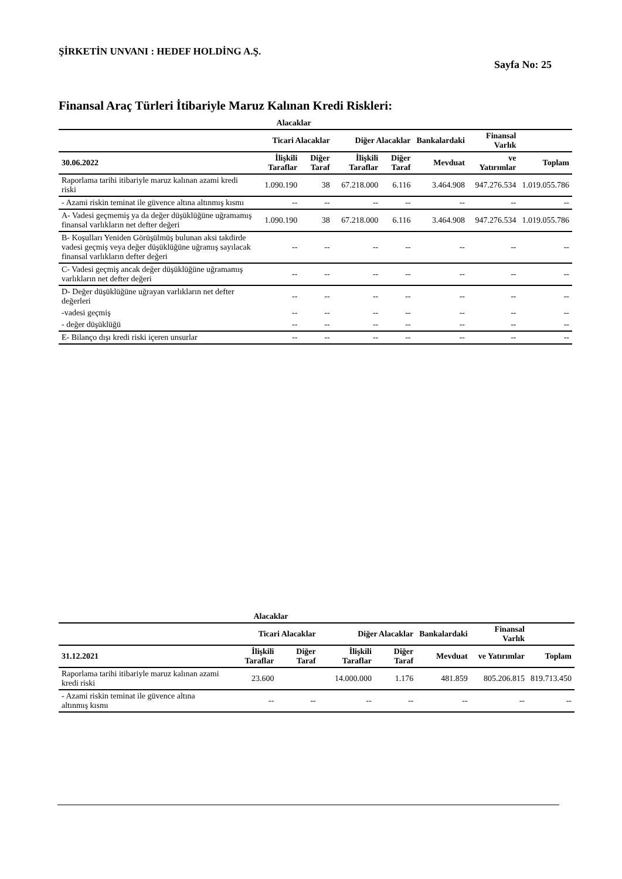ŞİRKETİN UNVANI : HEDEF HOLDİNG A.Ş.
Sayfa No: 25
Finansal Araç Türleri İtibariyle Maruz Kalınan Kredi Riskleri:
| | Alacaklar | | | | | | |
| --- | --- | --- | --- | --- | --- | --- | --- |
| | Ticari Alacaklar | | Diğer Alacaklar | | Bankalardaki | Finansal Varlık | |
| 30.06.2022 | İlişkili Taraflar | Diğer Taraf | İlişkili Taraflar | Diğer Taraf | Mevduat | ve Yatırımlar | Toplam |
| Raporlama tarihi itibariyle maruz kalınan azami kredi riski | 1.090.190 | 38 | 67.218.000 | 6.116 | 3.464.908 | 947.276.534 | 1.019.055.786 |
| - Azami riskin teminat ile güvence altına altınmış kısmı | -- | -- | -- | -- | -- | -- | -- |
| A- Vadesi geçmemiş ya da değer düşüklüğüne uğramamış finansal varlıkların net defter değeri | 1.090.190 | 38 | 67.218.000 | 6.116 | 3.464.908 | 947.276.534 | 1.019.055.786 |
| B- Koşulları Yeniden Görüşülmüş bulunan aksi takdirde vadesi geçmiş veya değer düşüklüğüne uğramış sayılacak finansal varlıkların defter değeri | -- | -- | -- | -- | -- | -- | -- |
| C- Vadesi geçmiş ancak değer düşüklüğüne uğramamış varlıkların net defter değeri | -- | -- | -- | -- | -- | -- | -- |
| D- Değer düşüklüğüne uğrayan varlıkların net defter değerleri | -- | -- | -- | -- | -- | -- | -- |
| -vadesi geçmiş | -- | -- | -- | -- | -- | -- | -- |
| - değer düşüklüğü | -- | -- | -- | -- | -- | -- | -- |
| E- Bilanço dışı kredi riski içeren unsurlar | -- | -- | -- | -- | -- | -- | -- |
| | Alacaklar | | | | | | |
| --- | --- | --- | --- | --- | --- | --- | --- |
| | Ticari Alacaklar | | Diğer Alacaklar | | Bankalardaki | Finansal Varlık | |
| 31.12.2021 | İlişkili Taraflar | Diğer Taraf | İlişkili Taraflar | Diğer Taraf | Mevduat | ve Yatırımlar | Toplam |
| Raporlama tarihi itibariyle maruz kalınan azami kredi riski | 23.600 | | 14.000.000 | 1.176 | 481.859 | 805.206.815 | 819.713.450 |
| - Azami riskin teminat ile güvence altına altınmış kısmı | -- | -- | -- | -- | -- | -- | -- |